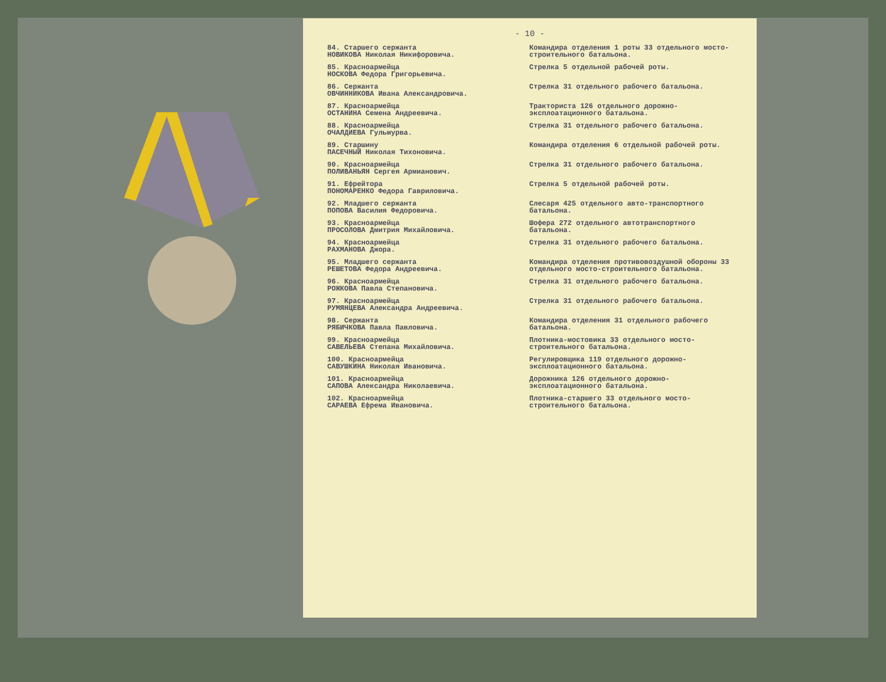- 10 -
| 84. Старшего сержанта НОВИКОВА Николая Никифоровича. | Командира отделения 1 роты 33 отдельного мосто-строительного батальона. |
| 85. Красноармейца НОСКОВА Федора Григорьевича. | Стрелка 5 отдельной рабочей роты. |
| 86. Сержанта ОВЧИННИКОВА Ивана Александровича. | Стрелка 31 отдельного рабочего батальона. |
| 87. Красноармейца ОСТАНИНА Семена Андреевича. | Тракториста 126 отдельного дорожно-эксплоатационного батальона. |
| 88. Красноармейца ОЧАЛДИЕВА Гульмурва. | Стрелка 31 отдельного рабочего батальона. |
| 89. Старшину ПАСЕЧНЫЙ Николая Тихоновича. | Командира отделения 6 отдельной рабочей роты. |
| 90. Красноармейца ПОЛИВАНЬЯН Сергея Армианович. | Стрелка 31 отдельного рабочего батальона. |
| 91. Ефрейтора ПОНОМАРЕНКО Федора Гавриловича. | Стрелка 5 отдельной рабочей роты. |
| 92. Младшего сержанта ПОПОВА Василия Федоровича. | Слесаря 425 отдельного авто-транспортного батальона. |
| 93. Красноармейца ПРОСОЛОВА Дмитрия Михайловича. | Шофера 272 отдельного автотранспортного батальона. |
| 94. Красноармейца РАХМАНОВА Джора. | Стрелка 31 отдельного рабочего батальона. |
| 95. Младшего сержанта РЕШЕТОВА Федора Андреевича. | Командира отделения противовоздушной обороны 33 отдельного мосто-строительного батальона. |
| 96. Красноармейца РОЖКОВА Павла Степановича. | Стрелка 31 отдельного рабочего батальона. |
| 97. Красноармейца РУМЯНЦЕВА Александра Андреевича. | Стрелка 31 отдельного рабочего батальона. |
| 98. Сержанта РЯБИЧКОВА Павла Павловича. | Командира отделения 31 отдельного рабочего батальона. |
| 99. Красноармейца САВЕЛЬЕВА Степана Михайловича. | Плотника-мостовика 33 отдельного мосто-строительного батальона. |
| 100. Красноармейца САВУШКИНА Николая Ивановича. | Регулировщика 119 отдельного дорожно-эксплоатационного батальона. |
| 101. Красноармейца САПОВА Александра Николаевича. | Дорожника 126 отдельного дорожно-эксплоатационного батальона. |
| 102. Красноармейца САРАЕВА Ефрема Ивановича. | Плотника-старшего 33 отдельного мосто-строительного батальона. |